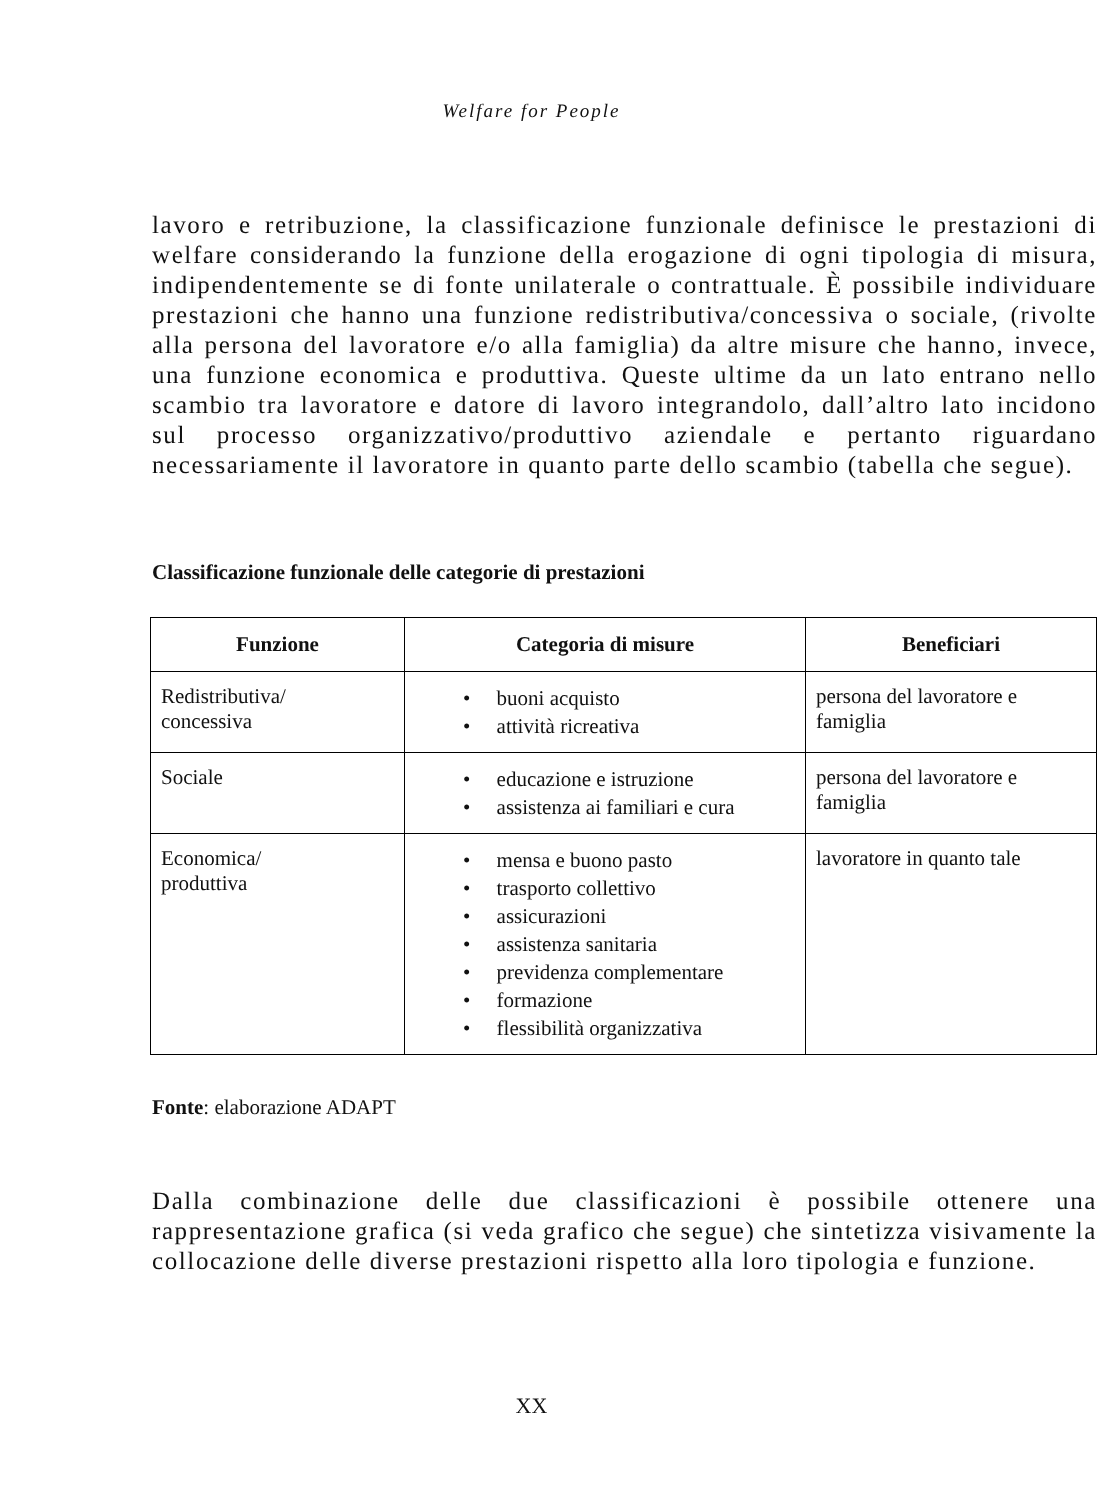Welfare for People
lavoro e retribuzione, la classificazione funzionale definisce le prestazioni di welfare considerando la funzione della erogazione di ogni tipologia di misura, indipendentemente se di fonte unilaterale o contrattuale. È possibile individuare prestazioni che hanno una funzione redistributiva/concessiva o sociale, (rivolte alla persona del lavoratore e/o alla famiglia) da altre misure che hanno, invece, una funzione economica e produttiva. Queste ultime da un lato entrano nello scambio tra lavoratore e datore di lavoro integrandolo, dall’altro lato incidono sul processo organizzativo/produttivo aziendale e pertanto riguardano necessariamente il lavoratore in quanto parte dello scambio (tabella che segue).
Classificazione funzionale delle categorie di prestazioni
| Funzione | Categoria di misure | Beneficiari |
| --- | --- | --- |
| Redistributiva/ concessiva | • buoni acquisto • attività ricreativa | persona del lavoratore e famiglia |
| Sociale | • educazione e istruzione • assistenza ai familiari e cura | persona del lavoratore e famiglia |
| Economica/ produttiva | • mensa e buono pasto • trasporto collettivo • assicurazioni • assistenza sanitaria • previdenza complementare • formazione • flessibilità organizzativa | lavoratore in quanto tale |
Fonte: elaborazione ADAPT
Dalla combinazione delle due classificazioni è possibile ottenere una rappresentazione grafica (si veda grafico che segue) che sintetizza visivamente la collocazione delle diverse prestazioni rispetto alla loro tipologia e funzione.
XX